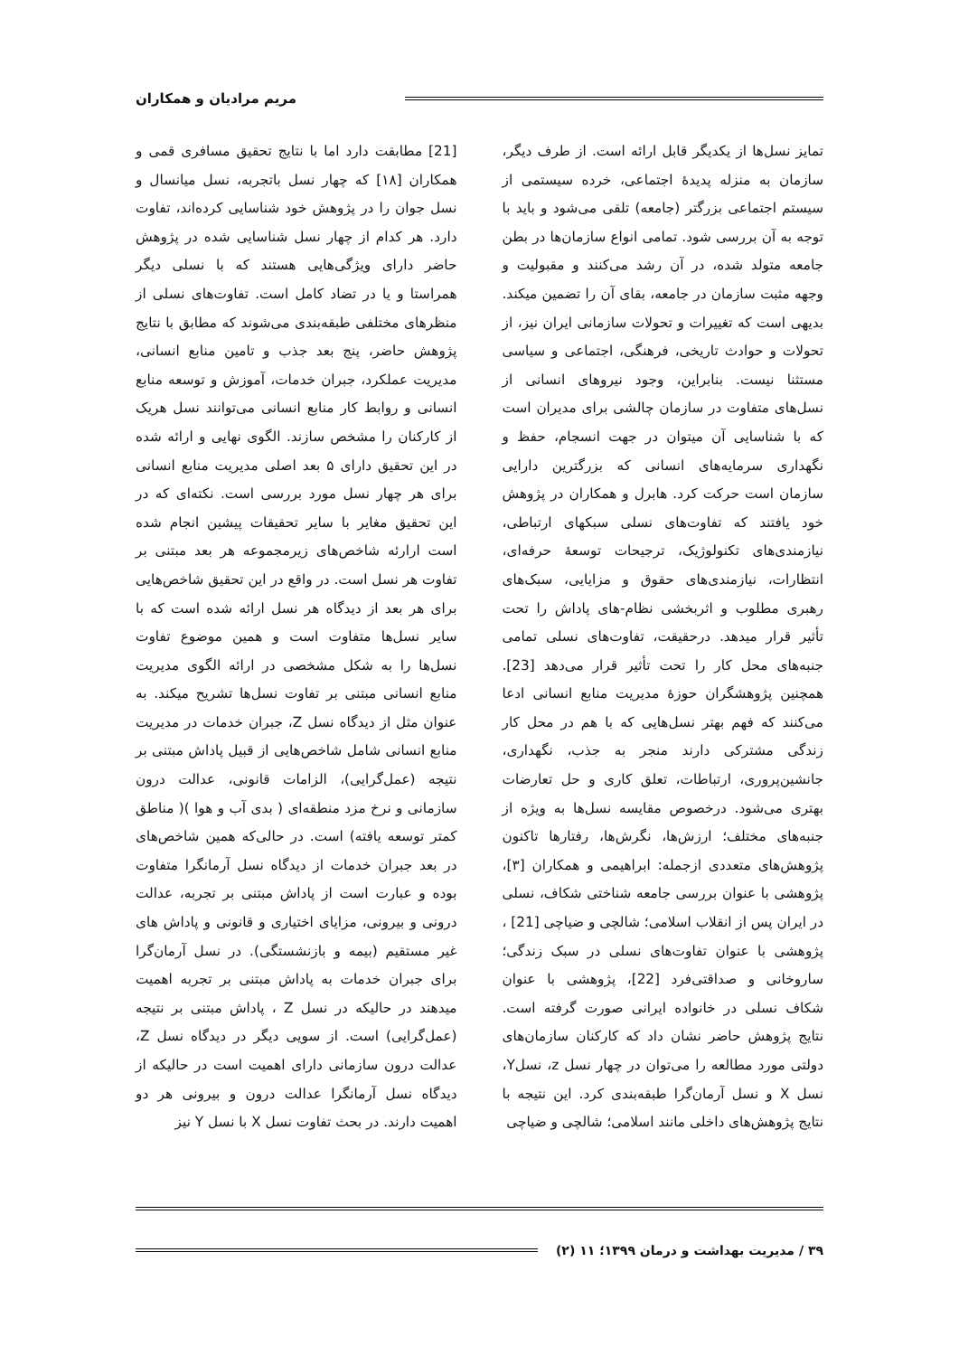مریم مرادیان و همکاران
تمایز نسل‌ها از یکدیگر قابل ارائه است. از طرف دیگر، سازمان به منزله پدیدهٔ اجتماعی، خرده سیستمی از سیستم اجتماعی بزرگتر (جامعه) تلقی می‌شود و باید با توجه به آن بررسی شود. تمامی انواع سازمان‌ها در بطن جامعه متولد شده، در آن رشد می‌کنند و مقبولیت و وجهه مثبت سازمان در جامعه، بقای آن را تضمین میکند. بدیهی است که تغییرات و تحولات سازمانی ایران نیز، از تحولات و حوادث تاریخی، فرهنگی، اجتماعی و سیاسی مستثنا نیست. بنابراین، وجود نیروهای انسانی از نسل‌های متفاوت در سازمان چالشی برای مدیران است که با شناسایی آن میتوان در جهت انسجام، حفظ و نگهداری سرمایه‌های انسانی که بزرگترین دارایی سازمان است حرکت کرد. هابرل و همکاران در پژوهش خود یافتند که تفاوت‌های نسلی سبکهای ارتباطی، نیازمندی‌های تکنولوژیک، ترجیحات توسعهٔ حرفه‌ای، انتظارات، نیازمندی‌های حقوق و مزایایی، سبک‌های رهبری مطلوب و اثربخشی نظام‌-های پاداش را تحت تأثیر قرار میدهد. درحقیقت، تفاوت‌های نسلی تمامی جنبه‌های محل کار را تحت تأثیر قرار می‌دهد [23]. همچنین پژوهشگران حوزهٔ مدیریت منابع انسانی ادعا می‌کنند که فهم بهتر نسل‌هایی که با هم در محل کار زندگی مشترکی دارند منجر به جذب، نگهداری، جانشین‌پروری، ارتباطات، تعلق کاری و حل تعارضات بهتری می‌شود. درخصوص مقایسه نسل‌ها به ویژه از جنبه‌های مختلف؛ ارزش‌ها، نگرش‌ها، رفتارها تاکنون پژوهش‌های متعددی ازجمله: ابراهیمی و همکاران [۳]، پژوهشی با عنوان بررسی جامعه شناختی شکاف، نسلی در ایران پس از انقلاب اسلامی؛ شالچی و ضیاچی [21] ، پژوهشی با عنوان تفاوت‌های نسلی در سبک زندگی؛ ساروخانی و صداقتی‌فرد [22]، پژوهشی با عنوان شکاف نسلی در خانواده ایرانی صورت گرفته است. نتایج پژوهش حاضر نشان داد که کارکنان سازمان‌های دولتی مورد مطالعه را می‌توان در چهار نسل z، نسلY، نسل X و نسل آرمان‌گرا طبقه‌بندی کرد. این نتیجه با نتایج پژوهش‌های داخلی مانند اسلامی؛ شالچی و ضیاچی
[21] مطابقت دارد اما با نتایج تحقیق مسافری قمی و همکاران [۱۸] که چهار نسل باتجربه، نسل میانسال و نسل جوان را در پژوهش خود شناسایی کرده‌اند، تفاوت دارد. هر کدام از چهار نسل شناسایی شده در پژوهش حاضر دارای ویژگی‌هایی هستند که با نسلی دیگر همراستا و یا در تضاد کامل است. تفاوت‌های نسلی از منظرهای مختلفی طبقه‌بندی می‌شوند که مطابق با نتایج پژوهش حاضر، پنج بعد جذب و تامین منابع انسانی، مدیریت عملکرد، جبران خدمات، آموزش و توسعه منابع انسانی و روابط کار منابع انسانی می‌توانند نسل هریک از کارکنان را مشخص سازند. الگوی نهایی و ارائه شده در این تحقیق دارای ۵ بعد اصلی مدیریت منابع انسانی برای هر چهار نسل مورد بررسی است. نکته‌ای که در این تحقیق مغایر با سایر تحقیقات پیشین انجام شده است ارارئه شاخص‌های زیرمجموعه هر بعد مبتنی بر تفاوت هر نسل است. در واقع در این تحقیق شاخص‌هایی برای هر بعد از دیدگاه هر نسل ارائه شده است که با سایر نسل‌ها متفاوت است و همین موضوع تفاوت نسل‌ها را به شکل مشخصی در ارائه الگوی مدیریت منابع انسانی مبتنی بر تفاوت نسل‌ها تشریح میکند. به عنوان مثل از دیدگاه نسل Z، جبران خدمات در مدیریت منابع انسانی شامل شاخص‌هایی از قبیل پاداش مبتنی بر نتیجه (عمل‌گرایی)، الزامات قانونی، عدالت درون سازمانی و نرخ مزد منطقه‌ای ( بدی آب و هوا )( مناطق کمتر توسعه یافته) است. در حالی‌که همین شاخص‌های در بعد جبران خدمات از دیدگاه نسل آرمانگرا متفاوت بوده و عبارت است از پاداش مبتنی بر تجربه، عدالت درونی و بیرونی، مزایای اختیاری و قانونی و پاداش های غیر مستقیم (بیمه و بازنشستگی). در نسل آرمان‌گرا برای جبران خدمات به پاداش مبتنی بر تجربه اهمیت میدهند در حالیکه در نسل Z ، پاداش مبتنی بر نتیجه (عمل‌گرایی) است. از سویی دیگر در دیدگاه نسل Z، عدالت درون سازمانی دارای اهمیت است در حالیکه از دیدگاه نسل آرمانگرا عدالت درون و بیرونی هر دو اهمیت دارند. در بحث تفاوت نسل X با نسل Y نیز
۳۹ / مدیریت بهداشت و درمان ۱۳۹۹؛ ۱۱ (۲)